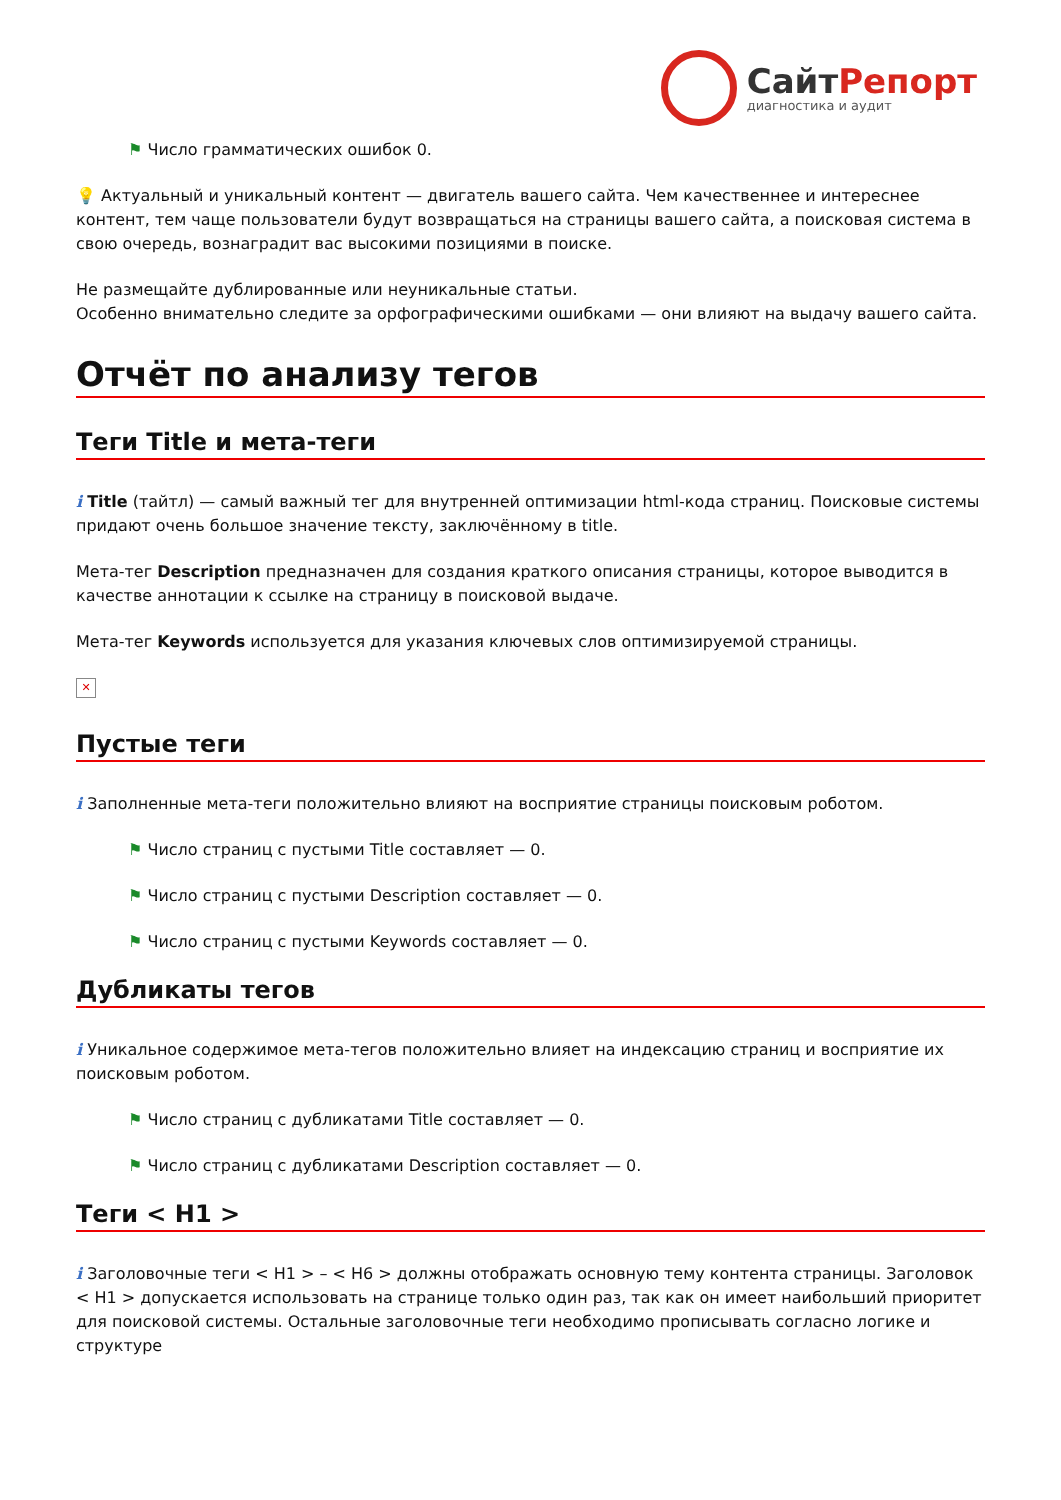СайтРепорт
диагностика и аудит
⚑ Число грамматических ошибок 0.
💡 Актуальный и уникальный контент — двигатель вашего сайта. Чем качественнее и интереснее контент, тем чаще пользователи будут возвращаться на страницы вашего сайта, а поисковая система в свою очередь, вознаградит вас высокими позициями в поиске.
Не размещайте дублированные или неуникальные статьи.
Особенно внимательно следите за орфографическими ошибками — они влияют на выдачу вашего сайта.
Отчёт по анализу тегов
Теги Title и мета-теги
i Title (тайтл) — самый важный тег для внутренней оптимизации html-кода страниц. Поисковые системы придают очень большое значение тексту, заключённому в title.
Мета-тег Description предназначен для создания краткого описания страницы, которое выводится в качестве аннотации к ссылке на страницу в поисковой выдаче.
Мета-тег Keywords используется для указания ключевых слов оптимизируемой страницы.
✕
Пустые теги
i Заполненные мета-теги положительно влияют на восприятие страницы поисковым роботом.
⚑ Число страниц с пустыми Title составляет — 0.
⚑ Число страниц с пустыми Description составляет — 0.
⚑ Число страниц с пустыми Keywords составляет — 0.
Дубликаты тегов
i Уникальное содержимое мета-тегов положительно влияет на индексацию страниц и восприятие их поисковым роботом.
⚑ Число страниц с дубликатами Title составляет — 0.
⚑ Число страниц с дубликатами Description составляет — 0.
Теги < H1 >
i Заголовочные теги < H1 > – < H6 > должны отображать основную тему контента страницы. Заголовок < H1 > допускается использовать на странице только один раз, так как он имеет наибольший приоритет для поисковой системы. Остальные заголовочные теги необходимо прописывать согласно логике и структуре